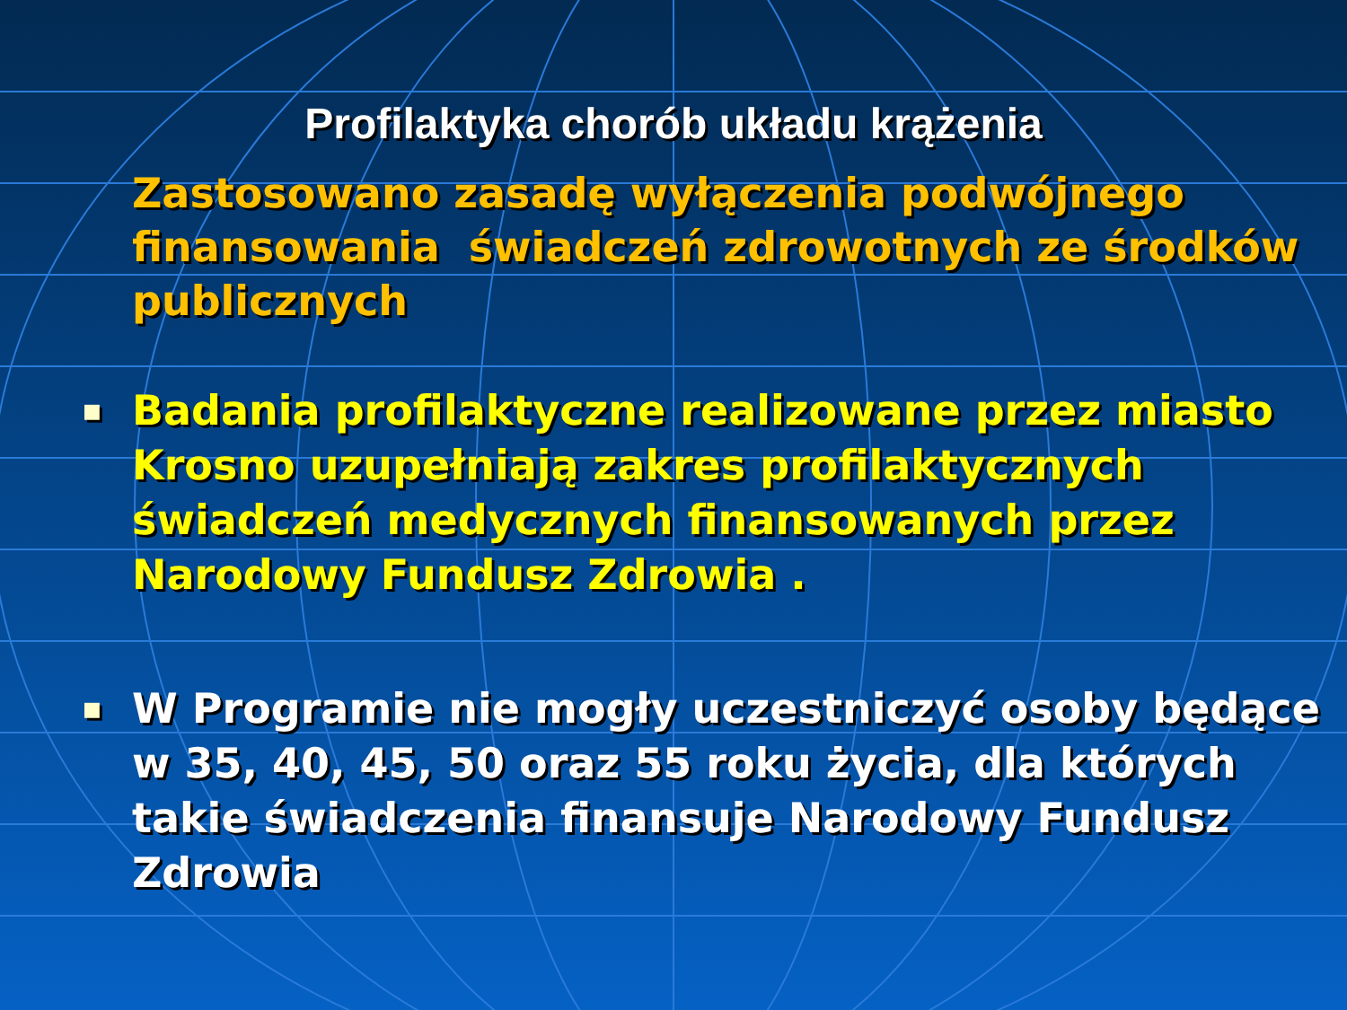Profilaktyka chorób układu krążenia
Zastosowano zasadę wyłączenia podwójnego finansowania świadczeń zdrowotnych ze środków publicznych
■ Badania profilaktyczne realizowane przez miasto Krosno uzupełniają zakres profilaktycznych świadczeń medycznych finansowanych przez Narodowy Fundusz Zdrowia .
■ W Programie nie mogły uczestniczyć osoby będące w 35, 40, 45, 50 oraz 55 roku życia, dla których takie świadczenia finansuje Narodowy Fundusz Zdrowia